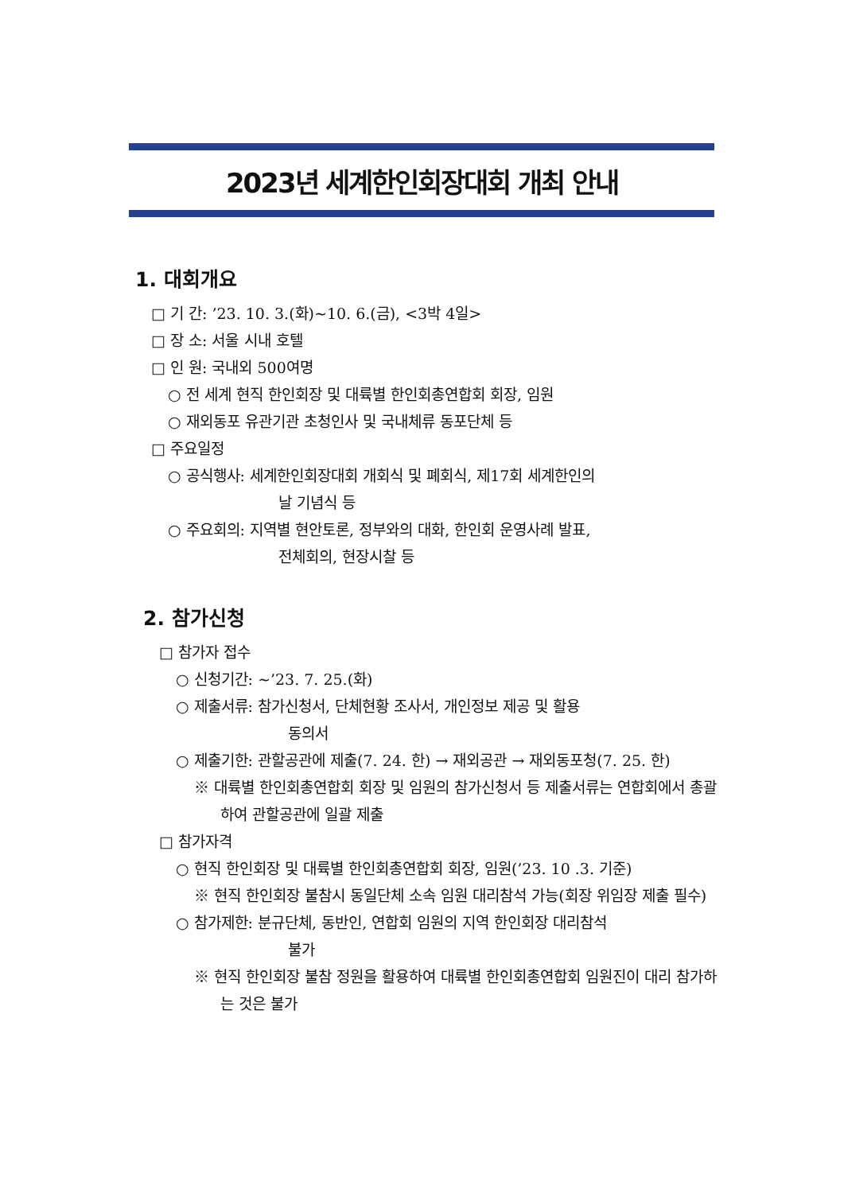2023년 세계한인회장대회 개최 안내
1. 대회개요
□ 기 간: ’23. 10. 3.(화)~10. 6.(금), <3박 4일>
□ 장 소: 서울 시내 호텔
□ 인 원: 국내외 500여명
○ 전 세계 현직 한인회장 및 대륙별 한인회총연합회 회장, 임원
○ 재외동포 유관기관 초청인사 및 국내체류 동포단체 등
□ 주요일정
○ 공식행사: 세계한인회장대회 개회식 및 폐회식, 제17회 세계한인의
날 기념식 등
○ 주요회의: 지역별 현안토론, 정부와의 대화, 한인회 운영사례 발표,
전체회의, 현장시찰 등
2. 참가신청
□ 참가자 접수
○ 신청기간: ~’23. 7. 25.(화)
○ 제출서류: 참가신청서, 단체현황 조사서, 개인정보 제공 및 활용
동의서
○ 제출기한: 관할공관에 제출(7. 24. 한) → 재외공관 → 재외동포청(7. 25. 한)
※ 대륙별 한인회총연합회 회장 및 임원의 참가신청서 등 제출서류는 연합회에서 총괄하여 관할공관에 일괄 제출
□ 참가자격
○ 현직 한인회장 및 대륙별 한인회총연합회 회장, 임원(’23. 10 .3. 기준)
※ 현직 한인회장 불참시 동일단체 소속 임원 대리참석 가능(회장 위임장 제출 필수)
○ 참가제한: 분규단체, 동반인, 연합회 임원의 지역 한인회장 대리참석
불가
※ 현직 한인회장 불참 정원을 활용하여 대륙별 한인회총연합회 임원진이 대리 참가하는 것은 불가